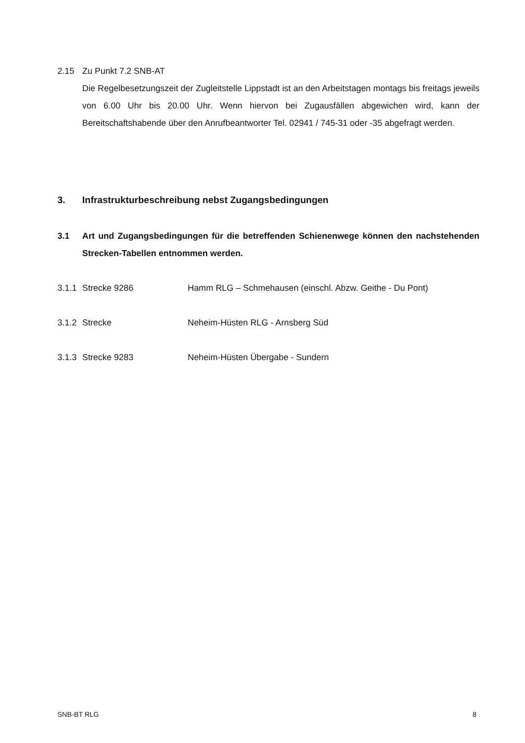2.15 Zu Punkt 7.2 SNB-AT
Die Regelbesetzungszeit der Zugleitstelle Lippstadt ist an den Arbeitstagen montags bis freitags jeweils von 6.00 Uhr bis 20.00 Uhr. Wenn hiervon bei Zugausfällen abgewichen wird, kann der Bereitschaftshabende über den Anrufbeantworter Tel. 02941 / 745-31 oder -35 abgefragt werden.
3. Infrastrukturbeschreibung nebst Zugangsbedingungen
3.1 Art und Zugangsbedingungen für die betreffenden Schienenwege können den nachstehenden Strecken-Tabellen entnommen werden.
3.1.1
Strecke 9286 Hamm RLG – Schmehausen (einschl. Abzw. Geithe - Du Pont)
3.1.2
Strecke Neheim-Hüsten RLG - Arnsberg Süd
3.1.3
Strecke 9283 Neheim-Hüsten Übergabe - Sundern
SNB-BT RLG 8